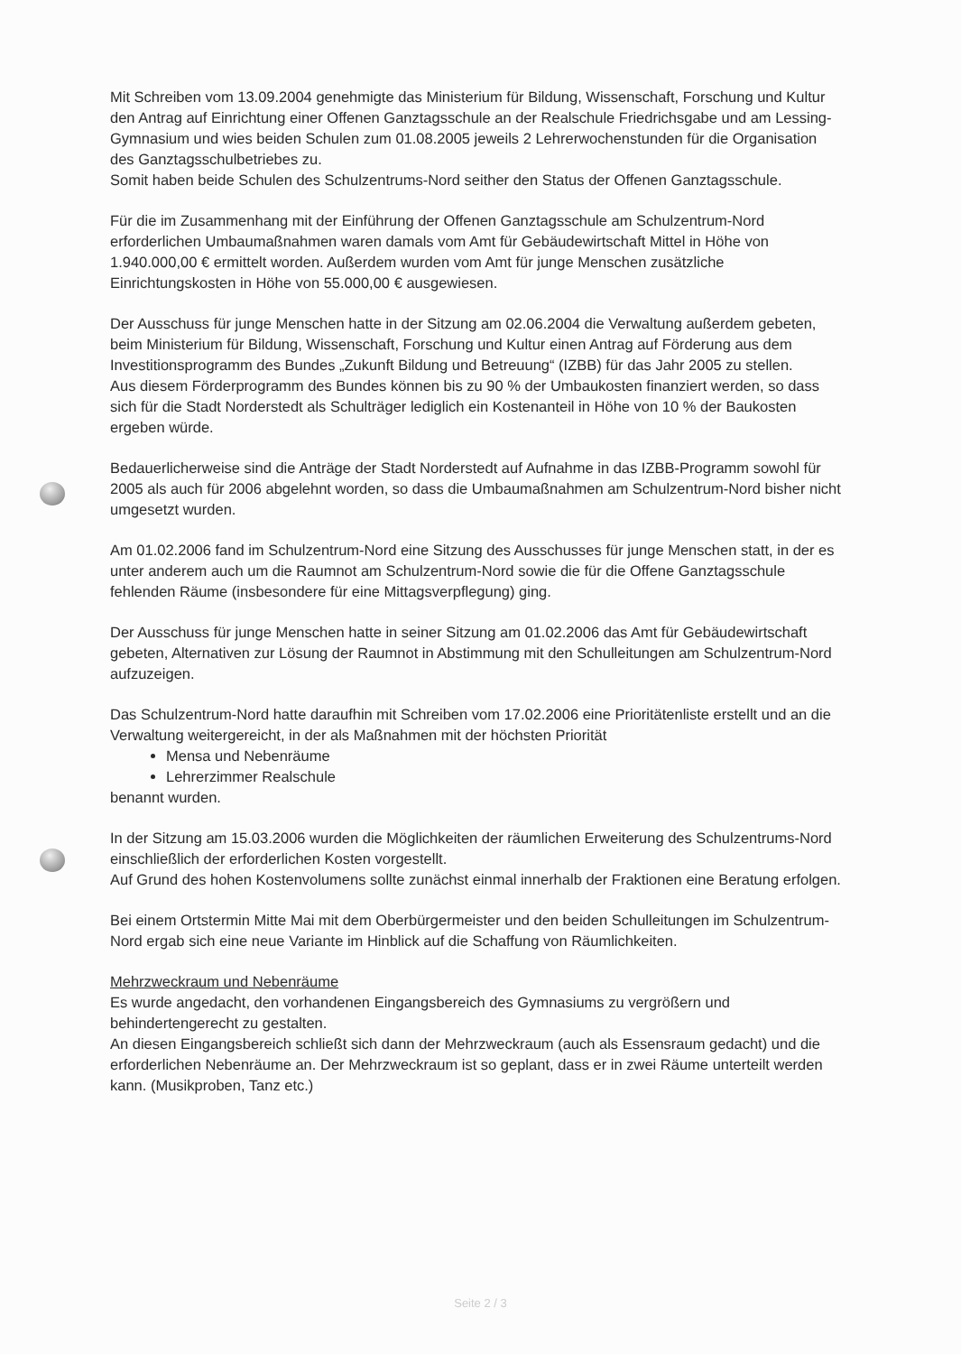Mit Schreiben vom 13.09.2004 genehmigte das Ministerium für Bildung, Wissenschaft, Forschung und Kultur den Antrag auf Einrichtung einer Offenen Ganztagsschule an der Realschule Friedrichsgabe und am Lessing-Gymnasium und wies beiden Schulen zum 01.08.2005 jeweils 2 Lehrerwochenstunden für die Organisation des Ganztagsschulbetriebes zu.
Somit haben beide Schulen des Schulzentrums-Nord seither den Status der Offenen Ganztagsschule.
Für die im Zusammenhang mit der Einführung der Offenen Ganztagsschule am Schulzentrum-Nord erforderlichen Umbaumaßnahmen waren damals vom Amt für Gebäudewirtschaft Mittel in Höhe von 1.940.000,00 € ermittelt worden. Außerdem wurden vom Amt für junge Menschen zusätzliche Einrichtungskosten in Höhe von 55.000,00 € ausgewiesen.
Der Ausschuss für junge Menschen hatte in der Sitzung am 02.06.2004 die Verwaltung außerdem gebeten, beim Ministerium für Bildung, Wissenschaft, Forschung und Kultur einen Antrag auf Förderung aus dem Investitionsprogramm des Bundes „Zukunft Bildung und Betreuung“ (IZBB) für das Jahr 2005 zu stellen.
Aus diesem Förderprogramm des Bundes können bis zu 90 % der Umbaukosten finanziert werden, so dass sich für die Stadt Norderstedt als Schulträger lediglich ein Kostenanteil in Höhe von 10 % der Baukosten ergeben würde.
Bedauerlicherweise sind die Anträge der Stadt Norderstedt auf Aufnahme in das IZBB-Programm sowohl für 2005 als auch für 2006 abgelehnt worden, so dass die Umbaumaßnahmen am Schulzentrum-Nord bisher nicht umgesetzt wurden.
Am 01.02.2006 fand im Schulzentrum-Nord eine Sitzung des Ausschusses für junge Menschen statt, in der es unter anderem auch um die Raumnot am Schulzentrum-Nord sowie die für die Offene Ganztagsschule fehlenden Räume (insbesondere für eine Mittagsverpflegung) ging.
Der Ausschuss für junge Menschen hatte in seiner Sitzung am 01.02.2006 das Amt für Gebäudewirtschaft gebeten, Alternativen zur Lösung der Raumnot in Abstimmung mit den Schulleitungen am Schulzentrum-Nord aufzuzeigen.
Das Schulzentrum-Nord hatte daraufhin mit Schreiben vom 17.02.2006 eine Prioritätenliste erstellt und an die Verwaltung weitergereicht, in der als Maßnahmen mit der höchsten Priorität
Mensa und Nebenräume
Lehrerzimmer Realschule
benannt wurden.
In der Sitzung am 15.03.2006 wurden die Möglichkeiten der räumlichen Erweiterung des Schulzentrums-Nord einschließlich der erforderlichen Kosten vorgestellt.
Auf Grund des hohen Kostenvolumens sollte zunächst einmal innerhalb der Fraktionen eine Beratung erfolgen.
Bei einem Ortstermin Mitte Mai mit dem Oberbürgermeister und den beiden Schulleitungen im Schulzentrum-Nord ergab sich eine neue Variante im Hinblick auf die Schaffung von Räumlichkeiten.
Mehrzweckraum und Nebenräume
Es wurde angedacht, den vorhandenen Eingangsbereich des Gymnasiums zu vergrößern und behindertengerecht zu gestalten.
An diesen Eingangsbereich schließt sich dann der Mehrzweckraum (auch als Essensraum gedacht) und die erforderlichen Nebenräume an. Der Mehrzweckraum ist so geplant, dass er in zwei Räume unterteilt werden kann. (Musikproben, Tanz etc.)
Seite 2 / 3